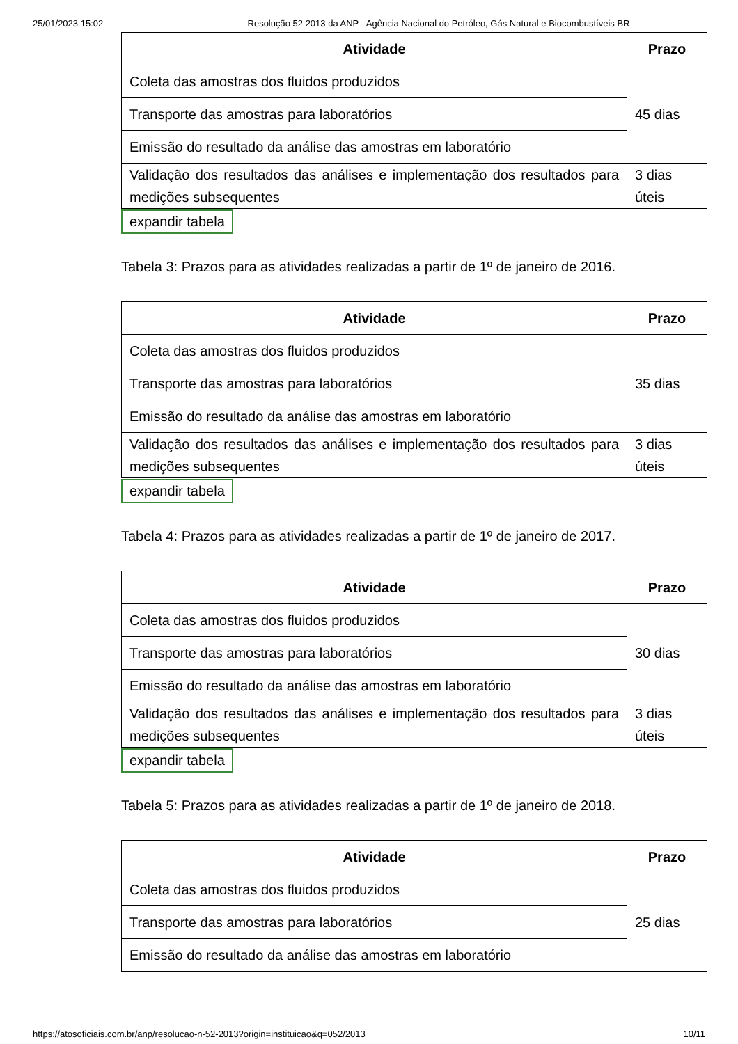25/01/2023 15:02 Resolução 52 2013 da ANP - Agência Nacional do Petróleo, Gás Natural e Biocombustíveis BR
| Atividade | Prazo |
| --- | --- |
| Coleta das amostras dos fluidos produzidos | 45 dias |
| Transporte das amostras para laboratórios | |
| Emissão do resultado da análise das amostras em laboratório | |
| Validação dos resultados das análises e implementação dos resultados para medições subsequentes | 3 dias úteis |
expandir tabela
Tabela 3: Prazos para as atividades realizadas a partir de 1º de janeiro de 2016.
| Atividade | Prazo |
| --- | --- |
| Coleta das amostras dos fluidos produzidos | 35 dias |
| Transporte das amostras para laboratórios | |
| Emissão do resultado da análise das amostras em laboratório | |
| Validação dos resultados das análises e implementação dos resultados para medições subsequentes | 3 dias úteis |
expandir tabela
Tabela 4: Prazos para as atividades realizadas a partir de 1º de janeiro de 2017.
| Atividade | Prazo |
| --- | --- |
| Coleta das amostras dos fluidos produzidos | 30 dias |
| Transporte das amostras para laboratórios | |
| Emissão do resultado da análise das amostras em laboratório | |
| Validação dos resultados das análises e implementação dos resultados para medições subsequentes | 3 dias úteis |
expandir tabela
Tabela 5: Prazos para as atividades realizadas a partir de 1º de janeiro de 2018.
| Atividade | Prazo |
| --- | --- |
| Coleta das amostras dos fluidos produzidos | 25 dias |
| Transporte das amostras para laboratórios | |
| Emissão do resultado da análise das amostras em laboratório | |
https://atosoficiais.com.br/anp/resolucao-n-52-2013?origin=instituicao&q=052/2013 10/11